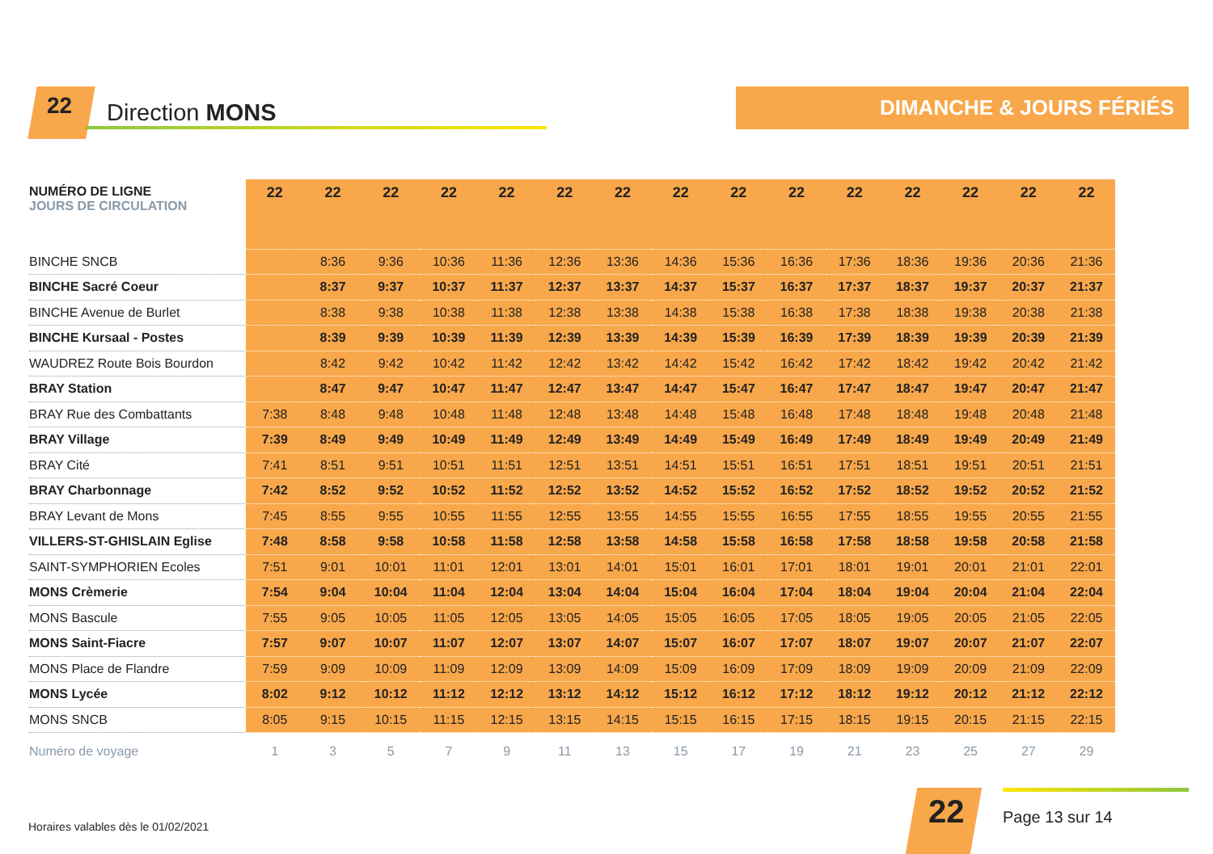22 Direction MONS DIMANCHE & JOURS FÉRIÉS
| NUMÉRO DE LIGNE JOURS DE CIRCULATION | 22 | 22 | 22 | 22 | 22 | 22 | 22 | 22 | 22 | 22 | 22 | 22 | 22 | 22 | 22 |
| --- | --- | --- | --- | --- | --- | --- | --- | --- | --- | --- | --- | --- | --- | --- | --- |
| BINCHE SNCB | | 8:36 | 9:36 | 10:36 | 11:36 | 12:36 | 13:36 | 14:36 | 15:36 | 16:36 | 17:36 | 18:36 | 19:36 | 20:36 | 21:36 |
| BINCHE Sacré Coeur | | 8:37 | 9:37 | 10:37 | 11:37 | 12:37 | 13:37 | 14:37 | 15:37 | 16:37 | 17:37 | 18:37 | 19:37 | 20:37 | 21:37 |
| BINCHE Avenue de Burlet | | 8:38 | 9:38 | 10:38 | 11:38 | 12:38 | 13:38 | 14:38 | 15:38 | 16:38 | 17:38 | 18:38 | 19:38 | 20:38 | 21:38 |
| BINCHE Kursaal - Postes | | 8:39 | 9:39 | 10:39 | 11:39 | 12:39 | 13:39 | 14:39 | 15:39 | 16:39 | 17:39 | 18:39 | 19:39 | 20:39 | 21:39 |
| WAUDREZ Route Bois Bourdon | | 8:42 | 9:42 | 10:42 | 11:42 | 12:42 | 13:42 | 14:42 | 15:42 | 16:42 | 17:42 | 18:42 | 19:42 | 20:42 | 21:42 |
| BRAY Station | | 8:47 | 9:47 | 10:47 | 11:47 | 12:47 | 13:47 | 14:47 | 15:47 | 16:47 | 17:47 | 18:47 | 19:47 | 20:47 | 21:47 |
| BRAY Rue des Combattants | 7:38 | 8:48 | 9:48 | 10:48 | 11:48 | 12:48 | 13:48 | 14:48 | 15:48 | 16:48 | 17:48 | 18:48 | 19:48 | 20:48 | 21:48 |
| BRAY Village | 7:39 | 8:49 | 9:49 | 10:49 | 11:49 | 12:49 | 13:49 | 14:49 | 15:49 | 16:49 | 17:49 | 18:49 | 19:49 | 20:49 | 21:49 |
| BRAY Cité | 7:41 | 8:51 | 9:51 | 10:51 | 11:51 | 12:51 | 13:51 | 14:51 | 15:51 | 16:51 | 17:51 | 18:51 | 19:51 | 20:51 | 21:51 |
| BRAY Charbonnage | 7:42 | 8:52 | 9:52 | 10:52 | 11:52 | 12:52 | 13:52 | 14:52 | 15:52 | 16:52 | 17:52 | 18:52 | 19:52 | 20:52 | 21:52 |
| BRAY Levant de Mons | 7:45 | 8:55 | 9:55 | 10:55 | 11:55 | 12:55 | 13:55 | 14:55 | 15:55 | 16:55 | 17:55 | 18:55 | 19:55 | 20:55 | 21:55 |
| VILLERS-ST-GHISLAIN Eglise | 7:48 | 8:58 | 9:58 | 10:58 | 11:58 | 12:58 | 13:58 | 14:58 | 15:58 | 16:58 | 17:58 | 18:58 | 19:58 | 20:58 | 21:58 |
| SAINT-SYMPHORIEN Ecoles | 7:51 | 9:01 | 10:01 | 11:01 | 12:01 | 13:01 | 14:01 | 15:01 | 16:01 | 17:01 | 18:01 | 19:01 | 20:01 | 21:01 | 22:01 |
| MONS Crèmerie | 7:54 | 9:04 | 10:04 | 11:04 | 12:04 | 13:04 | 14:04 | 15:04 | 16:04 | 17:04 | 18:04 | 19:04 | 20:04 | 21:04 | 22:04 |
| MONS Bascule | 7:55 | 9:05 | 10:05 | 11:05 | 12:05 | 13:05 | 14:05 | 15:05 | 16:05 | 17:05 | 18:05 | 19:05 | 20:05 | 21:05 | 22:05 |
| MONS Saint-Fiacre | 7:57 | 9:07 | 10:07 | 11:07 | 12:07 | 13:07 | 14:07 | 15:07 | 16:07 | 17:07 | 18:07 | 19:07 | 20:07 | 21:07 | 22:07 |
| MONS Place de Flandre | 7:59 | 9:09 | 10:09 | 11:09 | 12:09 | 13:09 | 14:09 | 15:09 | 16:09 | 17:09 | 18:09 | 19:09 | 20:09 | 21:09 | 22:09 |
| MONS Lycée | 8:02 | 9:12 | 10:12 | 11:12 | 12:12 | 13:12 | 14:12 | 15:12 | 16:12 | 17:12 | 18:12 | 19:12 | 20:12 | 21:12 | 22:12 |
| MONS SNCB | 8:05 | 9:15 | 10:15 | 11:15 | 12:15 | 13:15 | 14:15 | 15:15 | 16:15 | 17:15 | 18:15 | 19:15 | 20:15 | 21:15 | 22:15 |
| Numéro de voyage | 1 | 3 | 5 | 7 | 9 | 11 | 13 | 15 | 17 | 19 | 21 | 23 | 25 | 27 | 29 |
Horaires valables dès le 01/02/2021
22 Page 13 sur 14